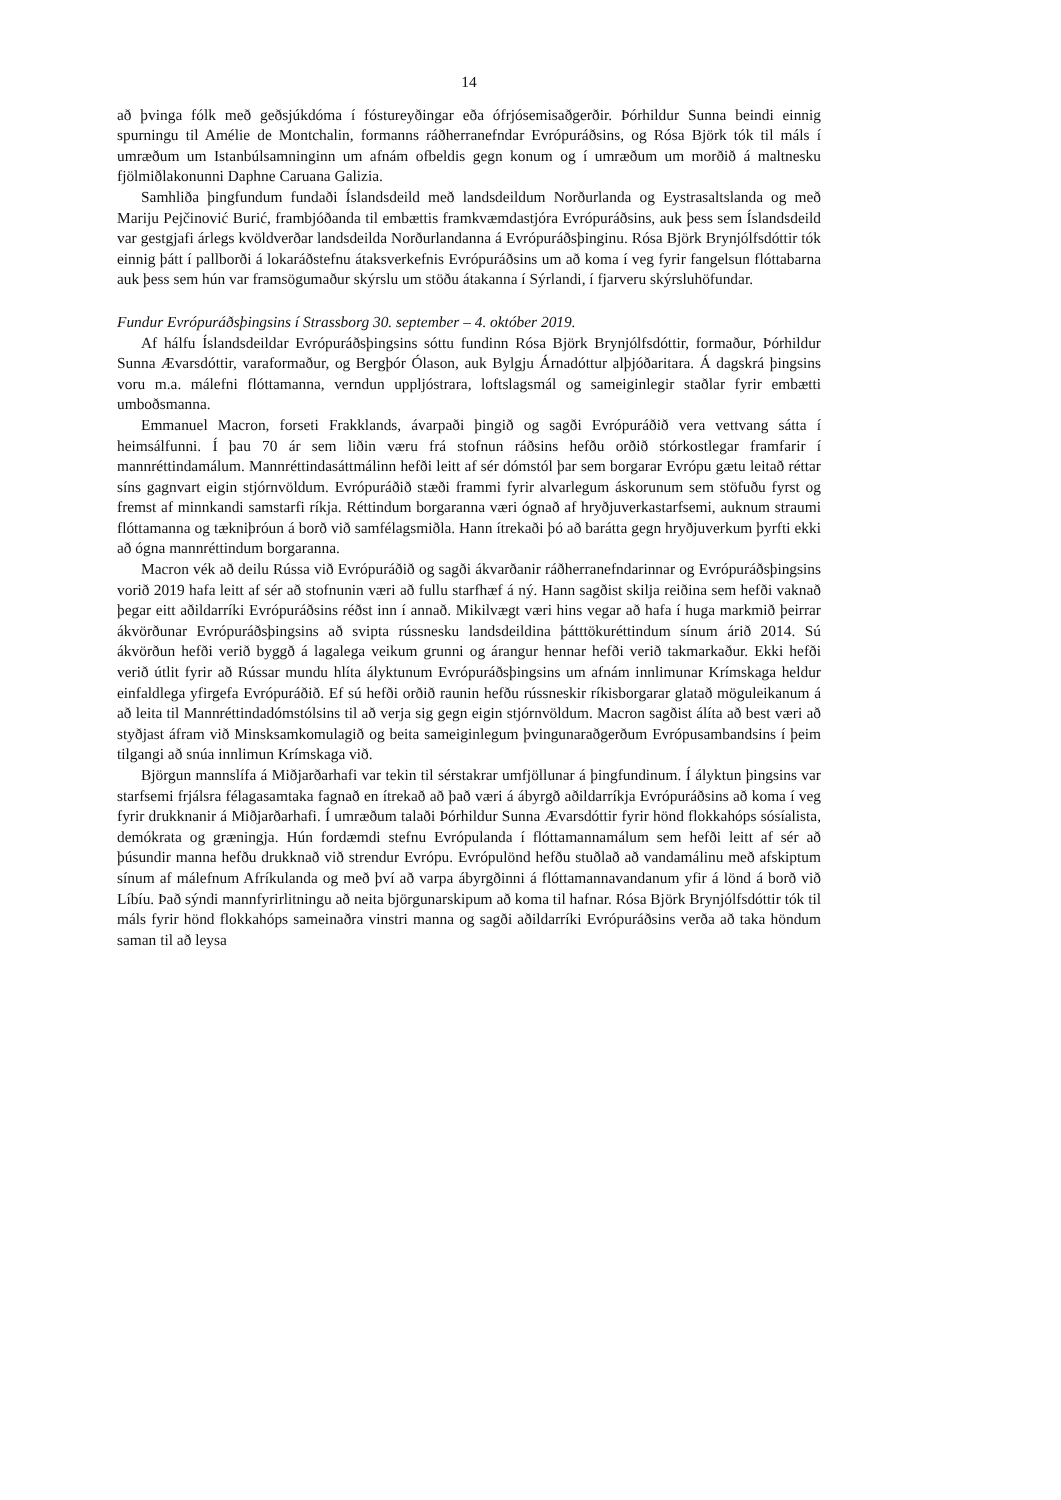14
að þvinga fólk með geðsjúkdóma í fóstureyðingar eða ófrjósemisaðgerðir. Þórhildur Sunna beindi einnig spurningu til Amélie de Montchalin, formanns ráðherranefndar Evrópuráðsins, og Rósa Björk tók til máls í umræðum um Istanbúlsamninginn um afnám ofbeldis gegn konum og í umræðum um morðið á maltnesku fjölmiðlakonunni Daphne Caruana Galizia.
Samhliða þingfundum fundaði Íslandsdeild með landsdeildum Norðurlanda og Eystrasaltslanda og með Mariju Pejčinović Burić, frambjóðanda til embættis framkvæmdastjóra Evrópuráðsins, auk þess sem Íslandsdeild var gestgjafi árlegs kvöldverðar landsdeilda Norðurlandanna á Evrópuráðsþinginu. Rósa Björk Brynjólfsdóttir tók einnig þátt í pallborði á lokaráðstefnu átaksverkefnis Evrópuráðsins um að koma í veg fyrir fangelsun flóttabarna auk þess sem hún var framsögumaður skýrslu um stöðu átakanna í Sýrlandi, í fjarveru skýrsluhöfundar.
Fundur Evrópuráðsþingsins í Strassborg 30. september – 4. október 2019.
Af hálfu Íslandsdeildar Evrópuráðsþingsins sóttu fundinn Rósa Björk Brynjólfsdóttir, formaður, Þórhildur Sunna Ævarsdóttir, varaformaður, og Bergþór Ólason, auk Bylgju Árnadóttur alþjóðaritara. Á dagskrá þingsins voru m.a. málefni flóttamanna, verndun uppljóstrara, loftslagsmál og sameiginlegir staðlar fyrir embætti umboðsmanna.
Emmanuel Macron, forseti Frakklands, ávarpaði þingið og sagði Evrópuráðið vera vettvang sátta í heimsálfunni. Í þau 70 ár sem liðin væru frá stofnun ráðsins hefðu orðið stórkostlegar framfarir í mannréttindamálum. Mannréttindasáttmálinn hefði leitt af sér dómstól þar sem borgarar Evrópu gætu leitað réttar síns gagnvart eigin stjórnvöldum. Evrópuráðið stæði frammi fyrir alvarlegum áskorunum sem stöfuðu fyrst og fremst af minnkandi samstarfi ríkja. Réttindum borgaranna væri ógnað af hryðjuverkastarfsemi, auknum straumi flóttamanna og tækniþróun á borð við samfélagsmiðla. Hann ítrekaði þó að barátta gegn hryðjuverkum þyrfti ekki að ógna mannréttindum borgaranna.
Macron vék að deilu Rússa við Evrópuráðið og sagði ákvarðanir ráðherranefndarinnar og Evrópuráðsþingsins vorið 2019 hafa leitt af sér að stofnunin væri að fullu starfhæf á ný. Hann sagðist skilja reiðina sem hefði vaknað þegar eitt aðildarríki Evrópuráðsins réðst inn í annað. Mikilvægt væri hins vegar að hafa í huga markmið þeirrar ákvörðunar Evrópuráðsþingsins að svipta rússnesku landsdeildina þátttökuréttindum sínum árið 2014. Sú ákvörðun hefði verið byggð á lagalega veikum grunni og árangur hennar hefði verið takmarkaður. Ekki hefði verið útlit fyrir að Rússar mundu hlíta ályktunum Evrópuráðsþingsins um afnám innlimunar Krímskaga heldur einfaldlega yfirgefa Evrópuráðið. Ef sú hefði orðið raunin hefðu rússneskir ríkisborgarar glatað möguleikanum á að leita til Mannréttindadómstólsins til að verja sig gegn eigin stjórnvöldum. Macron sagðist álíta að best væri að styðjast áfram við Minsksamkomulagið og beita sameiginlegum þvingunaraðgerðum Evrópusambandsins í þeim tilgangi að snúa innlimun Krímskaga við.
Björgun mannslífa á Miðjarðarhafi var tekin til sérstakrar umfjöllunar á þingfundinum. Í ályktun þingsins var starfsemi frjálsra félagasamtaka fagnað en ítrekað að það væri á ábyrgð aðildarríkja Evrópuráðsins að koma í veg fyrir drukknanir á Miðjarðarhafi. Í umræðum talaði Þórhildur Sunna Ævarsdóttir fyrir hönd flokkahóps sósíalista, demókrata og græningja. Hún fordæmdi stefnu Evrópulanda í flóttamannamálum sem hefði leitt af sér að þúsundir manna hefðu drukknað við strendur Evrópu. Evrópulönd hefðu stuðlað að vandamálinu með afskiptum sínum af málefnum Afríkulanda og með því að varpa ábyrgðinni á flóttamannavandanum yfir á lönd á borð við Líbíu. Það sýndi mannfyrirlitningu að neita björgunarskipum að koma til hafnar. Rósa Björk Brynjólfsdóttir tók til máls fyrir hönd flokkahóps sameinaðra vinstri manna og sagði aðildarríki Evrópuráðsins verða að taka höndum saman til að leysa